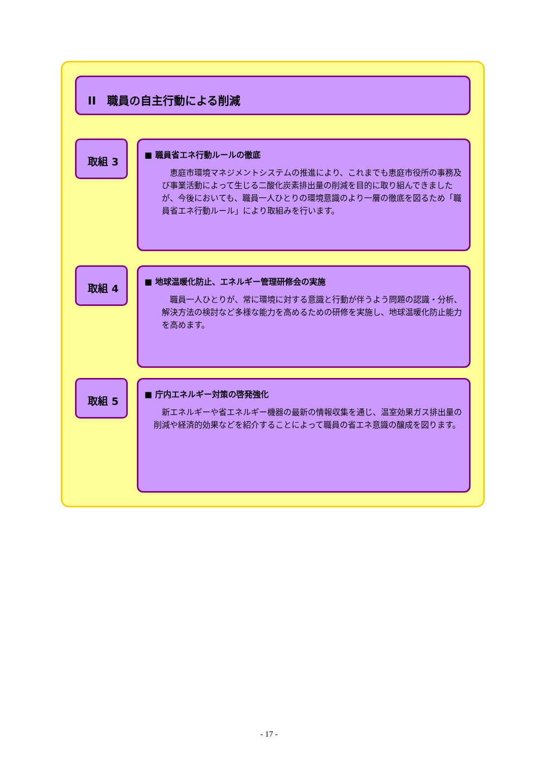II　職員の自主行動による削減
取組 3
■ 職員省エネ行動ルールの徹底
　恵庭市環境マネジメントシステムの推進により、これまでも恵庭市役所の事務及び事業活動によって生じる二酸化炭素排出量の削減を目的に取り組んできましたが、今後においても、職員一人ひとりの環境意識のより一層の徹底を図るため「職員省エネ行動ルール」により取組みを行います。
取組 4
■ 地球温暖化防止、エネルギー管理研修会の実施
　職員一人ひとりが、常に環境に対する意識と行動が伴うよう問題の認識・分析、解決方法の検討など多様な能力を高めるための研修を実施し、地球温暖化防止能力を高めます。
取組 5
■ 庁内エネルギー対策の啓発強化
　新エネルギーや省エネルギー機器の最新の情報収集を通じ、温室効果ガス排出量の削減や経済的効果などを紹介することによって職員の省エネ意識の醸成を図ります。
- 17 -